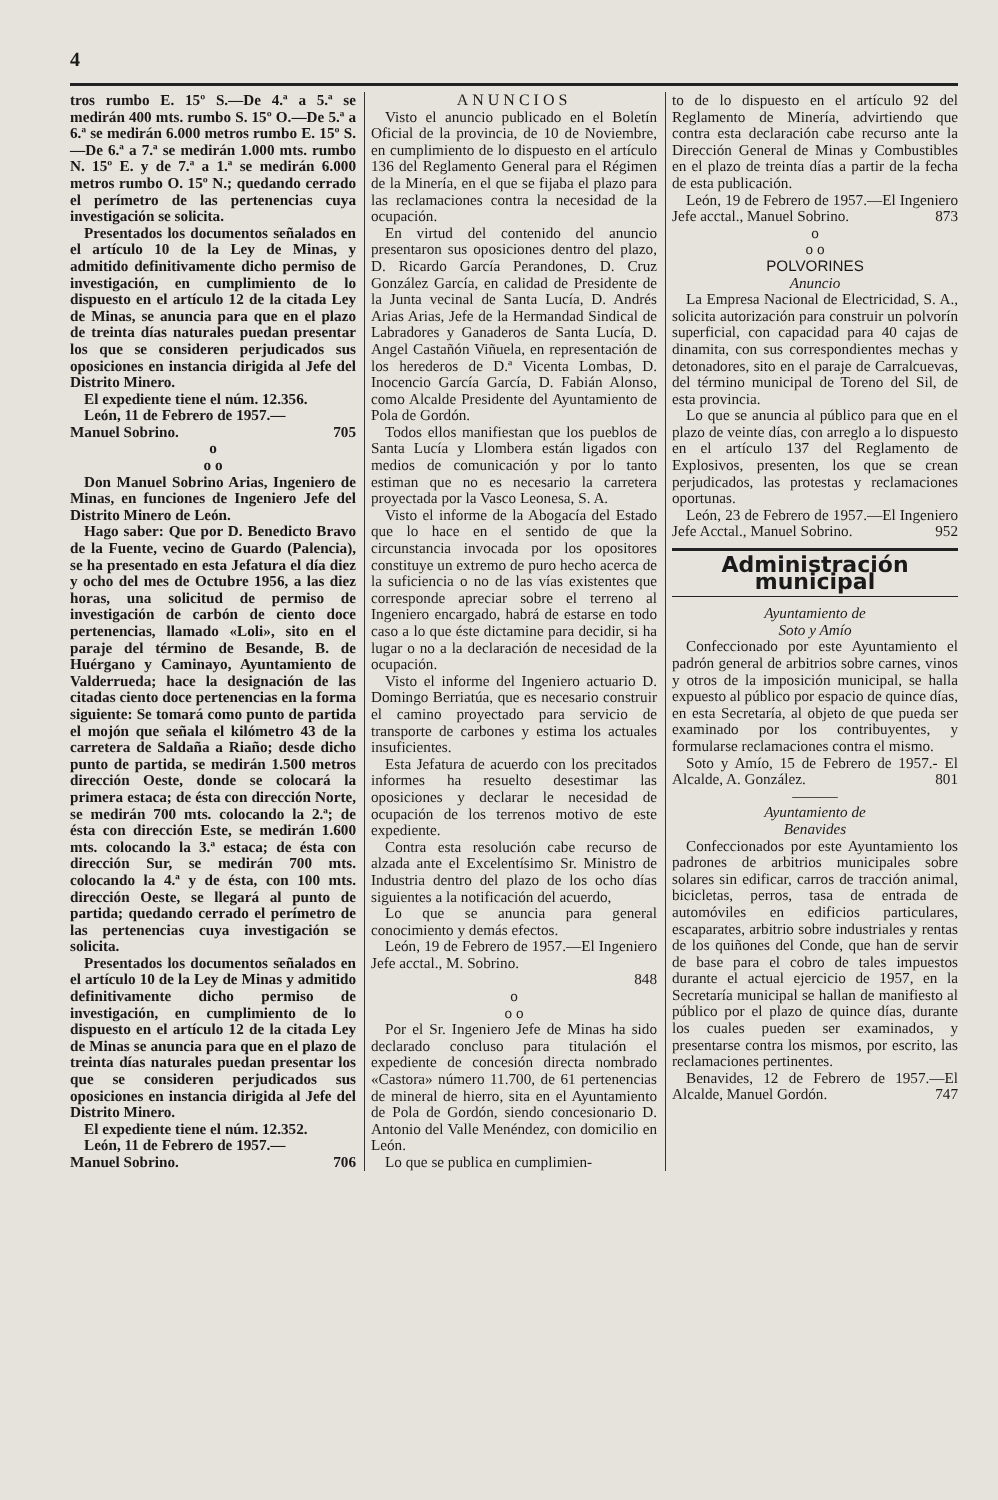4
tros rumbo E. 15º S.—De 4.ª a 5.ª se medirán 400 mts. rumbo S. 15º O.—De 5.ª a 6.ª se medirán 6.000 metros rumbo E. 15º S.—De 6.ª a 7.ª se medirán 1.000 mts. rumbo N. 15º E. y de 7.ª a 1.ª se medirán 6.000 metros rumbo O. 15º N.; quedando cerrado el perímetro de las pertenencias cuya investigación se solicita.
Presentados los documentos señalados en el artículo 10 de la Ley de Minas, y admitido definitivamente dicho permiso de investigación, en cumplimiento de lo dispuesto en el artículo 12 de la citada Ley de Minas, se anuncia para que en el plazo de treinta días naturales puedan presentar los que se consideren perjudicados sus oposiciones en instancia dirigida al Jefe del Distrito Minero.
El expediente tiene el núm. 12.356.
León, 11 de Febrero de 1957.—
Manuel Sobrino. 705
o
o o
Don Manuel Sobrino Arias, Ingeniero de Minas, en funciones de Ingeniero Jefe del Distrito Minero de León.
Hago saber: Que por D. Benedicto Bravo de la Fuente, vecino de Guardo (Palencia), se ha presentado en esta Jefatura el día diez y ocho del mes de Octubre 1956, a las diez horas, una solicitud de permiso de investigación de carbón de ciento doce pertenencias, llamado «Loli», sito en el paraje del término de Besande, B. de Huérgano y Caminayo, Ayuntamiento de Valderrueda; hace la designación de las citadas ciento doce pertenencias en la forma siguiente: Se tomará como punto de partida el mojón que señala el kilómetro 43 de la carretera de Saldaña a Riaño; desde dicho punto de partida, se medirán 1.500 metros dirección Oeste, donde se colocará la primera estaca; de ésta con dirección Norte, se medirán 700 mts. colocando la 2.ª; de ésta con dirección Este, se medirán 1.600 mts. colocando la 3.ª estaca; de ésta con dirección Sur, se medirán 700 mts. colocando la 4.ª y de ésta, con 100 mts. dirección Oeste, se llegará al punto de partida; quedando cerrado el perímetro de las pertenencias cuya investigación se solicita.
Presentados los documentos señalados en el artículo 10 de la Ley de Minas y admitido definitivamente dicho permiso de investigación, en cumplimiento de lo dispuesto en el artículo 12 de la citada Ley de Minas se anuncia para que en el plazo de treinta días naturales puedan presentar los que se consideren perjudicados sus oposiciones en instancia dirigida al Jefe del Distrito Minero.
El expediente tiene el núm. 12.352.
León, 11 de Febrero de 1957.—
Manuel Sobrino. 706
ANUNCIOS
Visto el anuncio publicado en el Boletín Oficial de la provincia, de 10 de Noviembre, en cumplimiento de lo dispuesto en el artículo 136 del Reglamento General para el Régimen de la Minería, en el que se fijaba el plazo para las reclamaciones contra la necesidad de la ocupación.
En virtud del contenido del anuncio presentaron sus oposiciones dentro del plazo, D. Ricardo García Perandones, D. Cruz González García, en calidad de Presidente de la Junta vecinal de Santa Lucía, D. Andrés Arias Arias, Jefe de la Hermandad Sindical de Labradores y Ganaderos de Santa Lucía, D. Angel Castañón Viñuela, en representación de los herederos de D.ª Vicenta Lombas, D. Inocencio García García, D. Fabián Alonso, como Alcalde Presidente del Ayuntamiento de Pola de Gordón.
Todos ellos manifiestan que los pueblos de Santa Lucía y Llombera están ligados con medios de comunicación y por lo tanto estiman que no es necesario la carretera proyectada por la Vasco Leonesa, S. A.
Visto el informe de la Abogacía del Estado que lo hace en el sentido de que la circunstancia invocada por los opositores constituye un extremo de puro hecho acerca de la suficiencia o no de las vías existentes que corresponde apreciar sobre el terreno al Ingeniero encargado, habrá de estarse en todo caso a lo que éste dictamine para decidir, si ha lugar o no a la declaración de necesidad de la ocupación.
Visto el informe del Ingeniero actuario D. Domingo Berriatúa, que es necesario construir el camino proyectado para servicio de transporte de carbones y estima los actuales insuficientes.
Esta Jefatura de acuerdo con los precitados informes ha resuelto desestimar las oposiciones y declarar le necesidad de ocupación de los terrenos motivo de este expediente.
Contra esta resolución cabe recurso de alzada ante el Excelentísimo Sr. Ministro de Industria dentro del plazo de los ocho días siguientes a la notificación del acuerdo,
Lo que se anuncia para general conocimiento y demás efectos.
León, 19 de Febrero de 1957.—El Ingeniero Jefe acctal., M. Sobrino.
848
o
o o
Por el Sr. Ingeniero Jefe de Minas ha sido declarado concluso para titulación el expediente de concesión directa nombrado «Castora» número 11.700, de 61 pertenencias de mineral de hierro, sita en el Ayuntamiento de Pola de Gordón, siendo concesionario D. Antonio del Valle Menéndez, con domicilio en León.
Lo que se publica en cumplimien-
to de lo dispuesto en el artículo 92 del Reglamento de Minería, advirtiendo que contra esta declaración cabe recurso ante la Dirección General de Minas y Combustibles en el plazo de treinta días a partir de la fecha de esta publicación.
León, 19 de Febrero de 1957.—El Ingeniero Jefe acctal., Manuel Sobrino. 873
o
o o
POLVORINES
Anuncio
La Empresa Nacional de Electricidad, S. A., solicita autorización para construir un polvorín superficial, con capacidad para 40 cajas de dinamita, con sus correspondientes mechas y detonadores, sito en el paraje de Carralcuevas, del término municipal de Toreno del Sil, de esta provincia.
Lo que se anuncia al público para que en el plazo de veinte días, con arreglo a lo dispuesto en el artículo 137 del Reglamento de Explosivos, presenten, los que se crean perjudicados, las protestas y reclamaciones oportunas.
León, 23 de Febrero de 1957.—El Ingeniero Jefe Acctal., Manuel Sobrino. 952
Administración municipal
Ayuntamiento de
Soto y Amío
Confeccionado por este Ayuntamiento el padrón general de arbitrios sobre carnes, vinos y otros de la imposición municipal, se halla expuesto al público por espacio de quince días, en esta Secretaría, al objeto de que pueda ser examinado por los contribuyentes, y formularse reclamaciones contra el mismo.
Soto y Amío, 15 de Febrero de 1957.- El Alcalde, A. González. 801
———
Ayuntamiento de
Benavides
Confeccionados por este Ayuntamiento los padrones de arbitrios municipales sobre solares sin edificar, carros de tracción animal, bicicletas, perros, tasa de entrada de automóviles en edificios particulares, escaparates, arbitrio sobre industriales y rentas de los quiñones del Conde, que han de servir de base para el cobro de tales impuestos durante el actual ejercicio de 1957, en la Secretaría municipal se hallan de manifiesto al público por el plazo de quince días, durante los cuales pueden ser examinados, y presentarse contra los mismos, por escrito, las reclamaciones pertinentes.
Benavides, 12 de Febrero de 1957.—El Alcalde, Manuel Gordón. 747